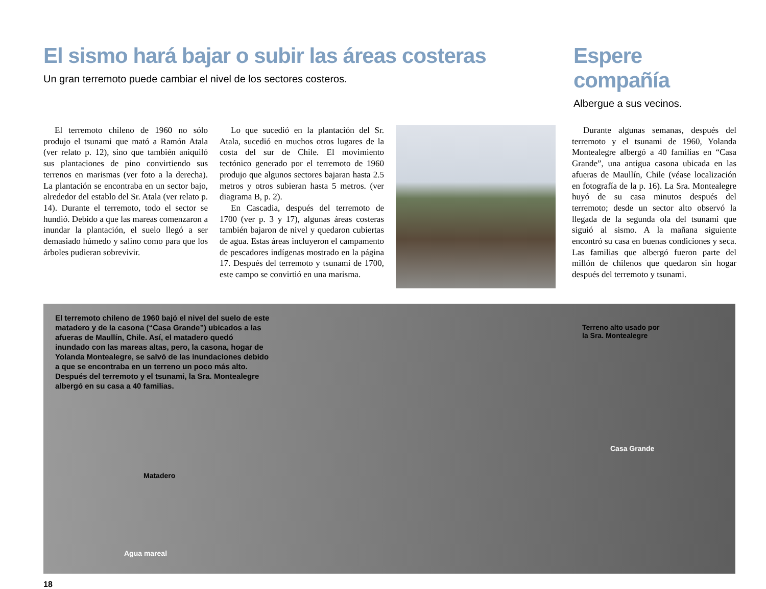El sismo hará bajar o subir las áreas costeras
Un gran terremoto puede cambiar el nivel de los sectores costeros.
Espere compañía
Albergue a sus vecinos.
El terremoto chileno de 1960 no sólo produjo el tsunami que mató a Ramón Atala (ver relato p. 12), sino que también aniquiló sus plantaciones de pino convirtiendo sus terrenos en marismas (ver foto a la derecha). La plantación se encontraba en un sector bajo, alrededor del establo del Sr. Atala (ver relato p. 14). Durante el terremoto, todo el sector se hundió. Debido a que las mareas comenzaron a inundar la plantación, el suelo llegó a ser demasiado húmedo y salino como para que los árboles pudieran sobrevivir.
Lo que sucedió en la plantación del Sr. Atala, sucedió en muchos otros lugares de la costa del sur de Chile. El movimiento tectónico generado por el terremoto de 1960 produjo que algunos sectores bajaran hasta 2.5 metros y otros subieran hasta 5 metros. (ver diagrama B, p. 2).
En Cascadia, después del terremoto de 1700 (ver p. 3 y 17), algunas áreas costeras también bajaron de nivel y quedaron cubiertas de agua. Estas áreas incluyeron el campamento de pescadores indígenas mostrado en la página 17. Después del terremoto y tsunami de 1700, este campo se convirtió en una marisma.
Durante algunas semanas, después del terremoto y el tsunami de 1960, Yolanda Montealegre albergó a 40 familias en “Casa Grande”, una antigua casona ubicada en las afueras de Maullín, Chile (véase localización en fotografía de la p. 16). La Sra. Montealegre huyó de su casa minutos después del terremoto; desde un sector alto observó la llegada de la segunda ola del tsunami que siguió al sismo. A la mañana siguiente encontró su casa en buenas condiciones y seca. Las familias que albergó fueron parte del millón de chilenos que quedaron sin hogar después del terremoto y tsunami.
El terremoto chileno de 1960 bajó el nivel del suelo de este matadero y de la casona (“Casa Grande”) ubicados a las afueras de Maullín, Chile. Así, el matadero quedó inundado con las mareas altas, pero, la casona, hogar de Yolanda Montealegre, se salvó de las inundaciones debido a que se encontraba en un terreno un poco más alto. Después del terremoto y el tsunami, la Sra. Montealegre albergó en su casa a 40 familias.
Terreno alto usado por
la Sra. Montealegre
Matadero
Casa Grande
Agua mareal
18